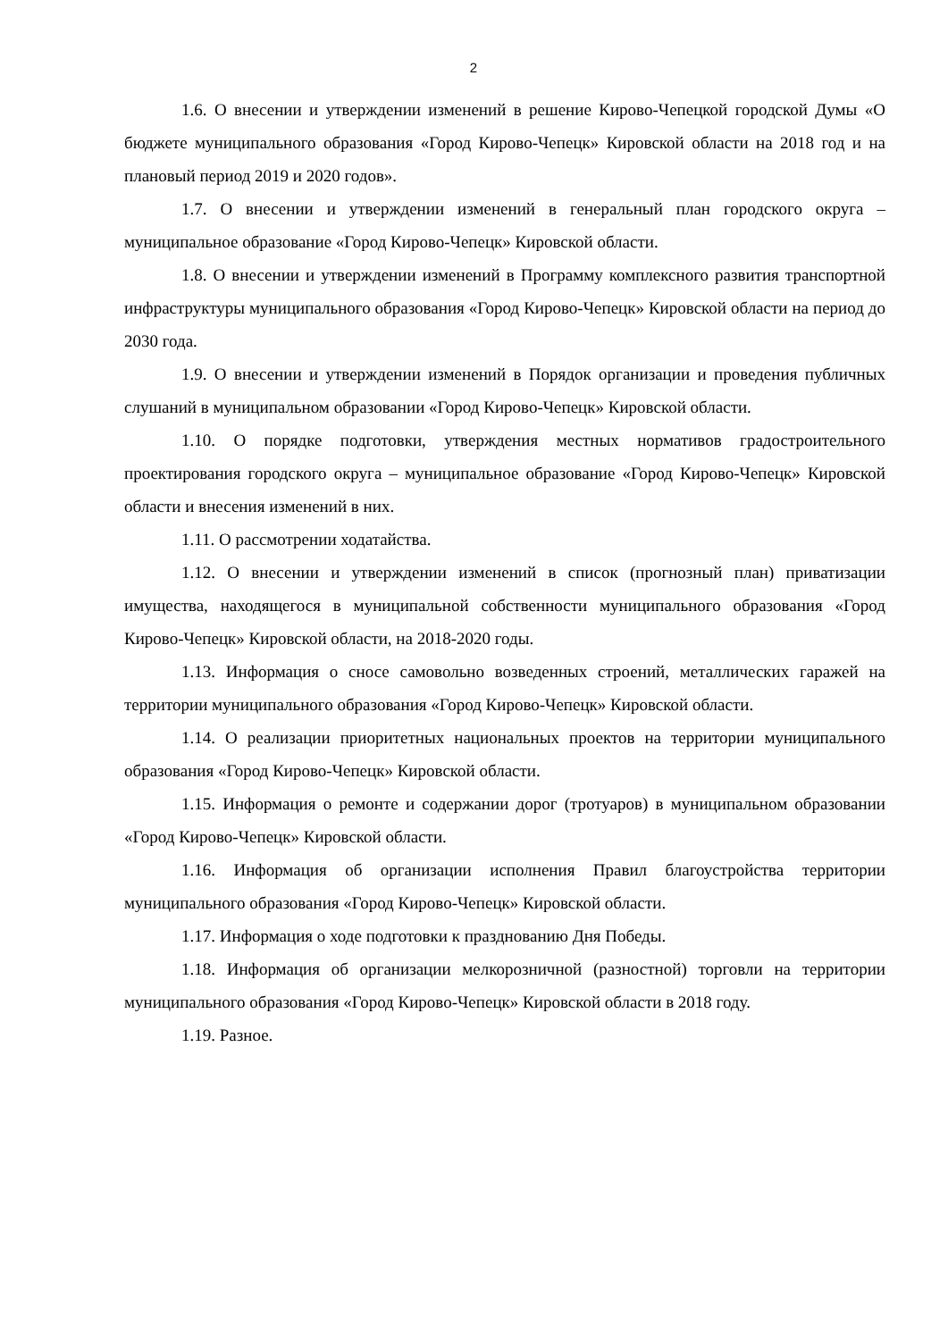2
1.6. О внесении и утверждении изменений в решение Кирово-Чепецкой городской Думы «О бюджете муниципального образования «Город Кирово-Чепецк» Кировской области на 2018 год и на плановый период 2019 и 2020 годов».
1.7. О внесении и утверждении изменений в генеральный план городского округа – муниципальное образование «Город Кирово-Чепецк» Кировской области.
1.8. О внесении и утверждении изменений в Программу комплексного развития транспортной инфраструктуры муниципального образования «Город Кирово-Чепецк» Кировской области на период до 2030 года.
1.9. О внесении и утверждении изменений в Порядок организации и проведения публичных слушаний в муниципальном образовании «Город Кирово-Чепецк» Кировской области.
1.10. О порядке подготовки, утверждения местных нормативов градостроительного проектирования городского округа – муниципальное образование «Город Кирово-Чепецк» Кировской области и внесения изменений в них.
1.11. О рассмотрении ходатайства.
1.12. О внесении и утверждении изменений в список (прогнозный план) приватизации имущества, находящегося в муниципальной собственности муниципального образования «Город Кирово-Чепецк» Кировской области, на 2018-2020 годы.
1.13. Информация о сносе самовольно возведенных строений, металлических гаражей на территории муниципального образования «Город Кирово-Чепецк» Кировской области.
1.14. О реализации приоритетных национальных проектов на территории муниципального образования «Город Кирово-Чепецк» Кировской области.
1.15. Информация о ремонте и содержании дорог (тротуаров) в муниципальном образовании «Город Кирово-Чепецк» Кировской области.
1.16. Информация об организации исполнения Правил благоустройства территории муниципального образования «Город Кирово-Чепецк» Кировской области.
1.17. Информация о ходе подготовки к празднованию Дня Победы.
1.18. Информация об организации мелкорозничной (разностной) торговли на территории муниципального образования «Город Кирово-Чепецк» Кировской области в 2018 году.
1.19. Разное.